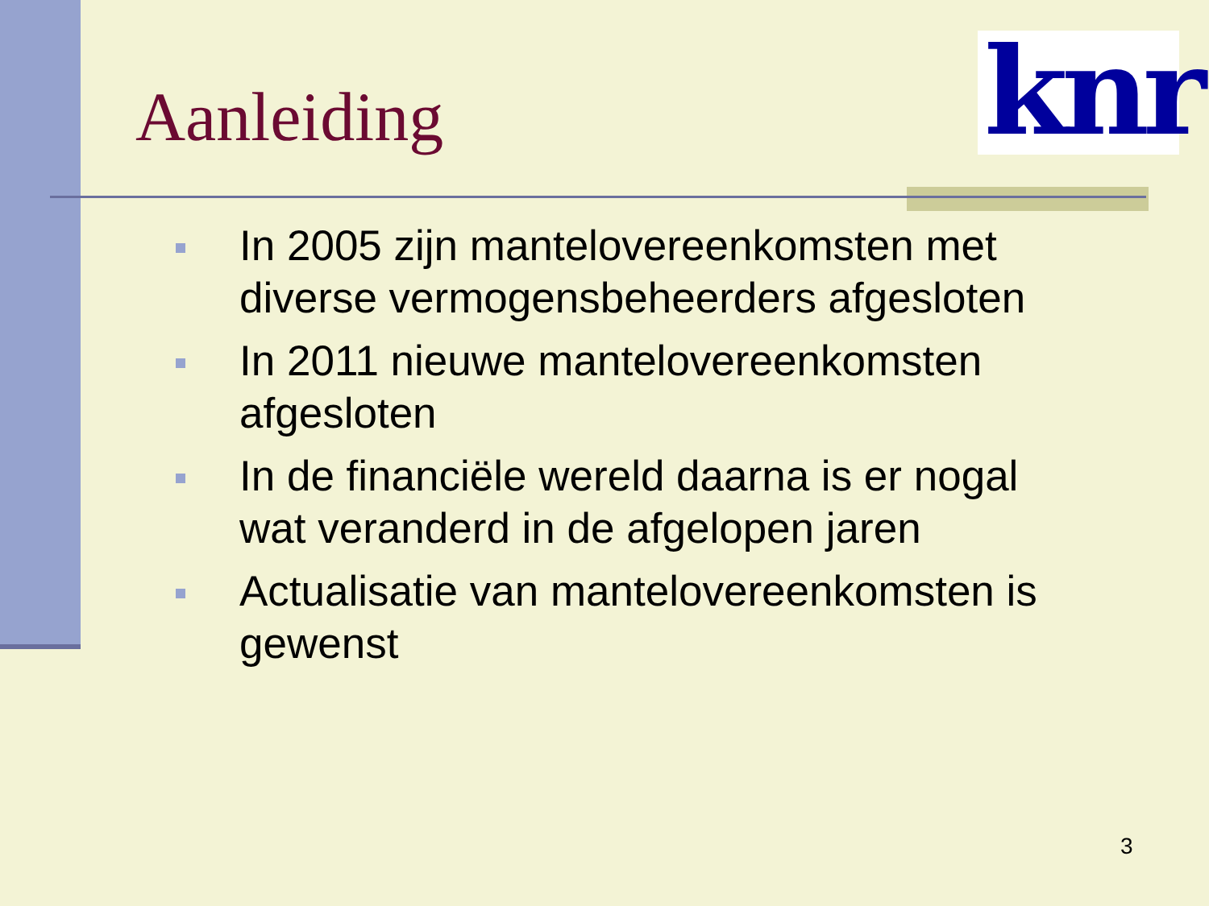Aanleiding
knr
In 2005 zijn mantelovereenkomsten met diverse vermogensbeheerders afgesloten
In 2011 nieuwe mantelovereenkomsten afgesloten
In de financiële wereld daarna is er nogal wat veranderd in de afgelopen jaren
Actualisatie van mantelovereenkomsten is gewenst
3